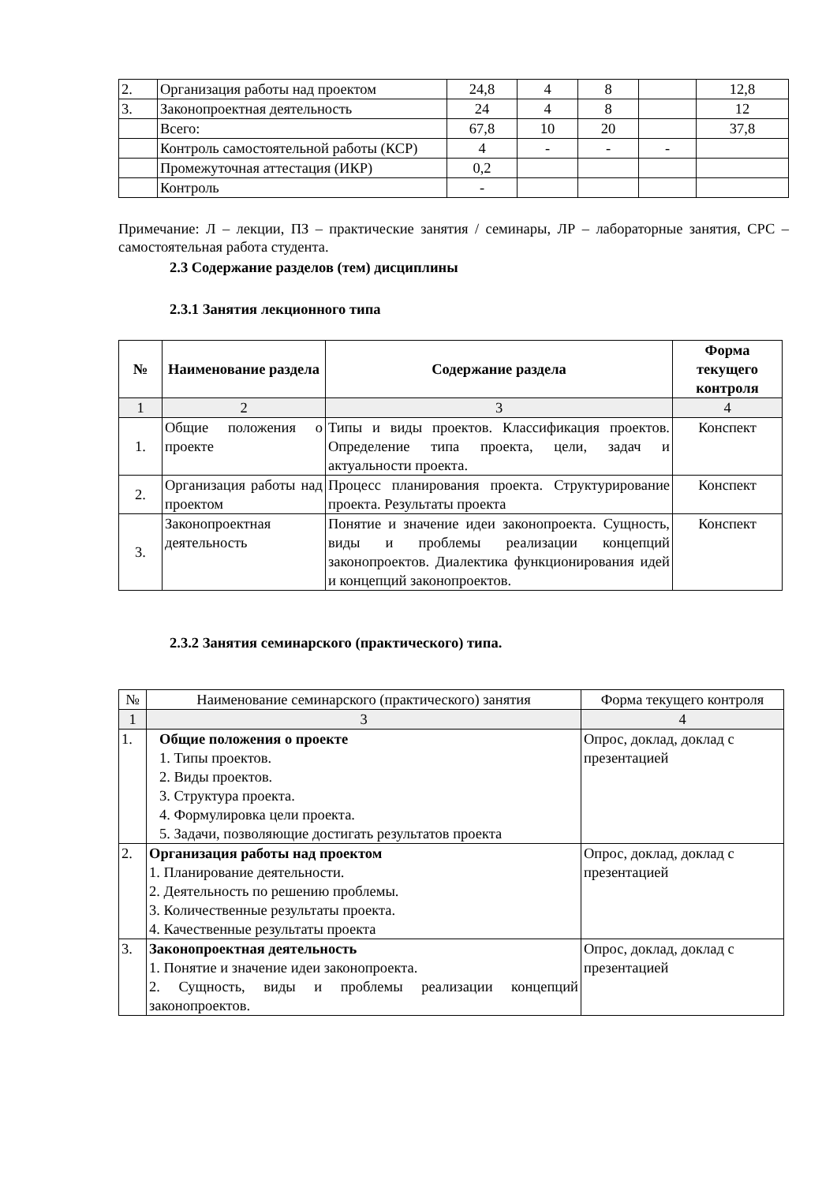| 2. | Организация работы над проектом | 24,8 | 4 | 8 | | 12,8 |
| 3. | Законопроектная деятельность | 24 | 4 | 8 | | 12 |
| | Всего: | 67,8 | 10 | 20 | | 37,8 |
| | Контроль самостоятельной работы (КСР) | 4 | - | - | - | |
| | Промежуточная аттестация (ИКР) | 0,2 | | | | |
| | Контроль | - | | | | |
Примечание: Л – лекции, ПЗ – практические занятия / семинары, ЛР – лабораторные занятия, СРС – самостоятельная работа студента.
2.3 Содержание разделов (тем) дисциплины
2.3.1 Занятия лекционного типа
| № | Наименование раздела | Содержание раздела | Форма текущего контроля |
| --- | --- | --- | --- |
| 1 | 2 | 3 | 4 |
| 1. | Общие положения о проекте | Типы и виды проектов. Классификация проектов. Определение типа проекта, цели, задач и актуальности проекта. | Конспект |
| 2. | Организация работы над проектом | Процесс планирования проекта. Структурирование проекта. Результаты проекта | Конспект |
| 3. | Законопроектная деятельность | Понятие и значение идеи законопроекта. Сущность, виды и проблемы реализации концепций законопроектов. Диалектика функционирования идей и концепций законопроектов. | Конспект |
2.3.2 Занятия семинарского (практического) типа.
| № | Наименование семинарского (практического) занятия | Форма текущего контроля |
| 1 | 3 | 4 |
| 1. | Общие положения о проекте 1. Типы проектов. 2. Виды проектов. 3. Структура проекта. 4. Формулировка цели проекта. 5. Задачи, позволяющие достигать результатов проекта | Опрос, доклад, доклад с презентацией |
| 2. | Организация работы над проектом 1. Планирование деятельности. 2. Деятельность по решению проблемы. 3. Количественные результаты проекта. 4. Качественные результаты проекта | Опрос, доклад, доклад с презентацией |
| 3. | Законопроектная деятельность 1. Понятие и значение идеи законопроекта. 2. Сущность, виды и проблемы реализации концепций законопроектов. | Опрос, доклад, доклад с презентацией |